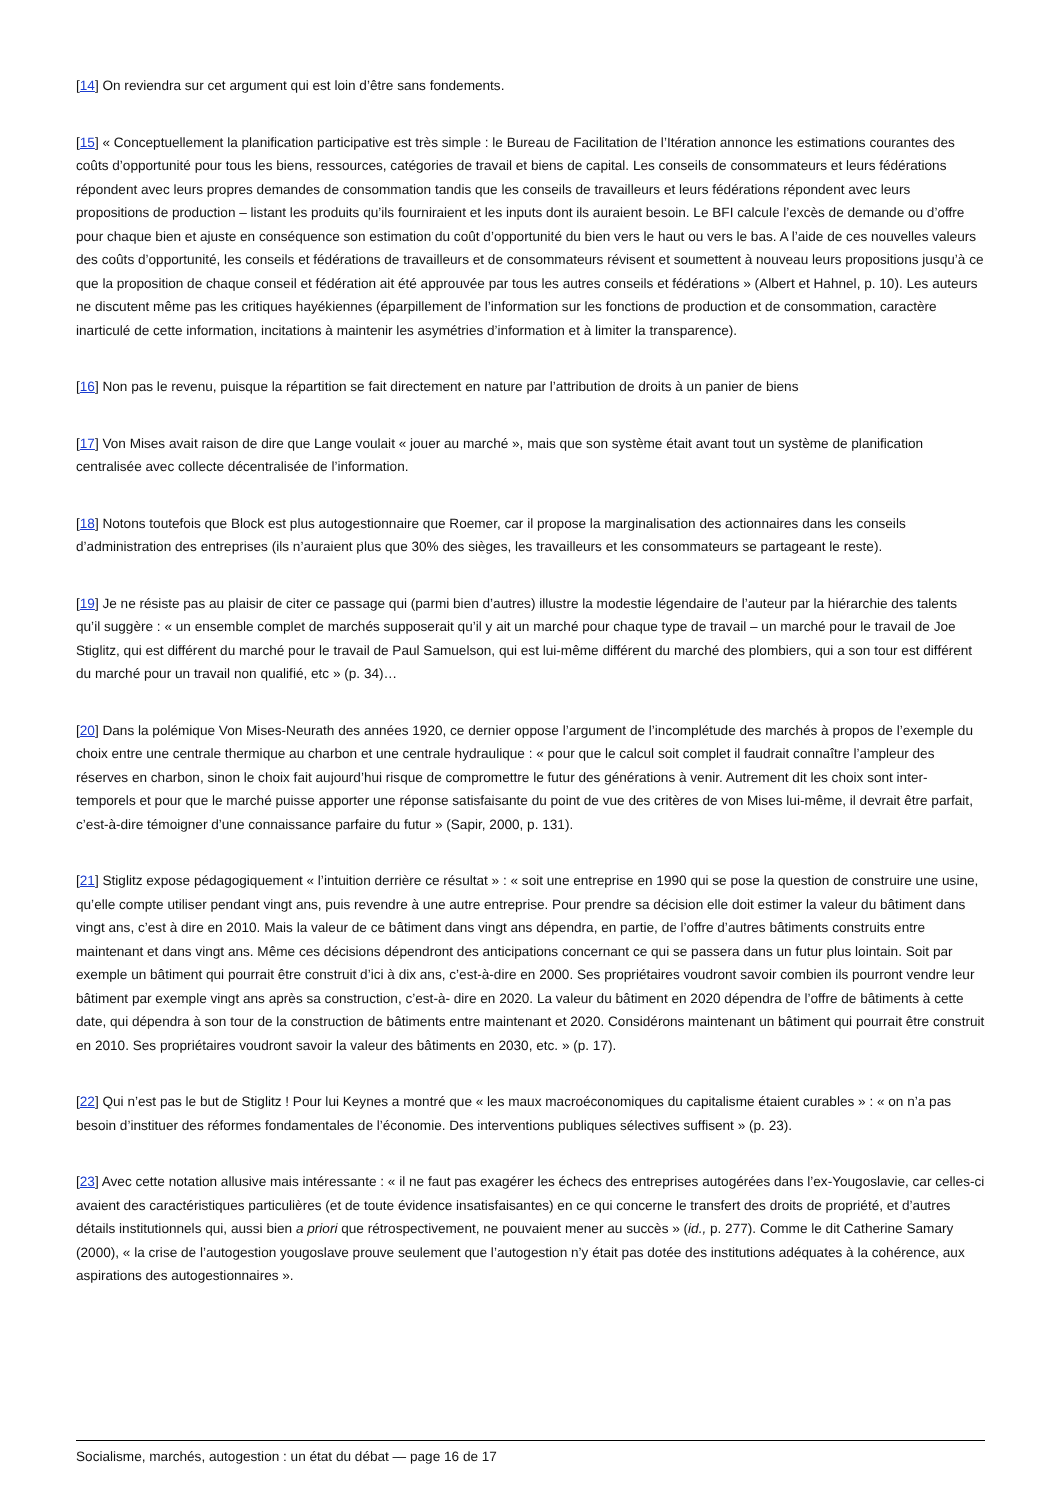[14] On reviendra sur cet argument qui est loin d’être sans fondements.
[15] « Conceptuellement la planification participative est très simple : le Bureau de Facilitation de l’Itération annonce les estimations courantes des coûts d’opportunité pour tous les biens, ressources, catégories de travail et biens de capital. Les conseils de consommateurs et leurs fédérations répondent avec leurs propres demandes de consommation tandis que les conseils de travailleurs et leurs fédérations répondent avec leurs propositions de production – listant les produits qu’ils fourniraient et les inputs dont ils auraient besoin. Le BFI calcule l’excès de demande ou d’offre pour chaque bien et ajuste en conséquence son estimation du coût d’opportunité du bien vers le haut ou vers le bas. A l’aide de ces nouvelles valeurs des coûts d’opportunité, les conseils et fédérations de travailleurs et de consommateurs révisent et soumettent à nouveau leurs propositions jusqu’à ce que la proposition de chaque conseil et fédération ait été approuvée par tous les autres conseils et fédérations » (Albert et Hahnel, p. 10). Les auteurs ne discutent même pas les critiques hayékiennes (éparpillement de l’information sur les fonctions de production et de consommation, caractère inarticulé de cette information, incitations à maintenir les asymétries d’information et à limiter la transparence).
[16] Non pas le revenu, puisque la répartition se fait directement en nature par l’attribution de droits à un panier de biens
[17] Von Mises avait raison de dire que Lange voulait « jouer au marché », mais que son système était avant tout un système de planification centralisée avec collecte décentralisée de l’information.
[18] Notons toutefois que Block est plus autogestionnaire que Roemer, car il propose la marginalisation des actionnaires dans les conseils d’administration des entreprises (ils n’auraient plus que 30% des sièges, les travailleurs et les consommateurs se partageant le reste).
[19] Je ne résiste pas au plaisir de citer ce passage qui (parmi bien d’autres) illustre la modestie légendaire de l’auteur par la hiérarchie des talents qu’il suggère : « un ensemble complet de marchés supposerait qu’il y ait un marché pour chaque type de travail – un marché pour le travail de Joe Stiglitz, qui est différent du marché pour le travail de Paul Samuelson, qui est lui-même différent du marché des plombiers, qui a son tour est différent du marché pour un travail non qualifié, etc » (p. 34)…
[20] Dans la polémique Von Mises-Neurath des années 1920, ce dernier oppose l’argument de l’incomplétude des marchés à propos de l’exemple du choix entre une centrale thermique au charbon et une centrale hydraulique : « pour que le calcul soit complet il faudrait connaître l’ampleur des réserves en charbon, sinon le choix fait aujourd’hui risque de compromettre le futur des générations à venir. Autrement dit les choix sont inter-temporels et pour que le marché puisse apporter une réponse satisfaisante du point de vue des critères de von Mises lui-même, il devrait être parfait, c’est-à-dire témoigner d’une connaissance parfaire du futur » (Sapir, 2000, p. 131).
[21] Stiglitz expose pédagogiquement « l’intuition derrière ce résultat » : « soit une entreprise en 1990 qui se pose la question de construire une usine, qu’elle compte utiliser pendant vingt ans, puis revendre à une autre entreprise. Pour prendre sa décision elle doit estimer la valeur du bâtiment dans vingt ans, c’est à dire en 2010. Mais la valeur de ce bâtiment dans vingt ans dépendra, en partie, de l’offre d’autres bâtiments construits entre maintenant et dans vingt ans. Même ces décisions dépendront des anticipations concernant ce qui se passera dans un futur plus lointain. Soit par exemple un bâtiment qui pourrait être construit d’ici à dix ans, c’est-à-dire en 2000. Ses propriétaires voudront savoir combien ils pourront vendre leur bâtiment par exemple vingt ans après sa construction, c’est-à- dire en 2020. La valeur du bâtiment en 2020 dépendra de l’offre de bâtiments à cette date, qui dépendra à son tour de la construction de bâtiments entre maintenant et 2020. Considérons maintenant un bâtiment qui pourrait être construit en 2010. Ses propriétaires voudront savoir la valeur des bâtiments en 2030, etc. » (p. 17).
[22] Qui n’est pas le but de Stiglitz ! Pour lui Keynes a montré que « les maux macroéconomiques du capitalisme étaient curables » : « on n’a pas besoin d’instituer des réformes fondamentales de l’économie. Des interventions publiques sélectives suffisent » (p. 23).
[23] Avec cette notation allusive mais intéressante : « il ne faut pas exagérer les échecs des entreprises autogérées dans l’ex-Yougoslavie, car celles-ci avaient des caractéristiques particulières (et de toute évidence insatisfaisantes) en ce qui concerne le transfert des droits de propriété, et d’autres détails institutionnels qui, aussi bien a priori que rétrospectivement, ne pouvaient mener au succès » (id., p. 277). Comme le dit Catherine Samary (2000), « la crise de l’autogestion yougoslave prouve seulement que l’autogestion n’y était pas dotée des institutions adéquates à la cohérence, aux aspirations des autogestionnaires ».
Socialisme, marchés, autogestion : un état du débat — page 16 de 17